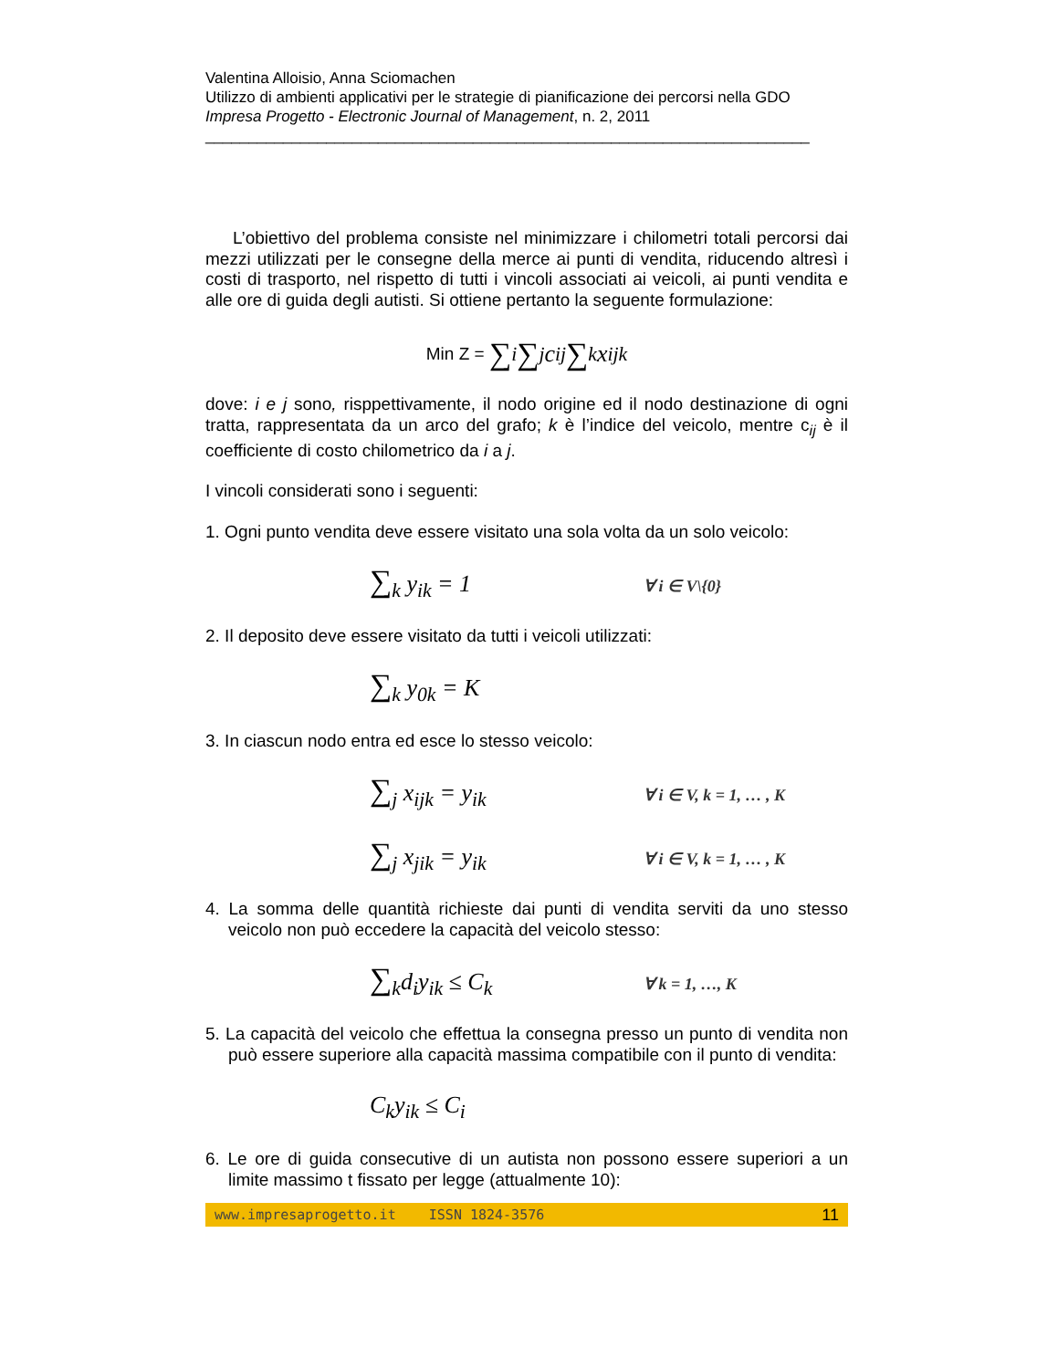Valentina Alloisio, Anna Sciomachen
Utilizzo di ambienti applicativi per le strategie di pianificazione dei percorsi nella GDO
Impresa Progetto - Electronic Journal of Management, n. 2, 2011
______________________________________________________________________
L’obiettivo del problema consiste nel minimizzare i chilometri totali percorsi dai mezzi utilizzati per le consegne della merce ai punti di vendita, riducendo altresì i costi di trasporto, nel rispetto di tutti i vincoli associati ai veicoli, ai punti vendita e alle ore di guida degli autisti. Si ottiene pertanto la seguente formulazione:
Min Z = ∑<sub>i</sub> ∑<sub>j</sub> c<sub>ij</sub> ∑<sub>k</sub> x<sub>ijk</sub>
dove: i e j sono, risppettivamente, il nodo origine ed il nodo destinazione di ogni tratta, rappresentata da un arco del grafo; k è l’indice del veicolo, mentre c<sub>ij</sub> è il coefficiente di costo chilometrico da i a j.
I vincoli considerati sono i seguenti:
1. Ogni punto vendita deve essere visitato una sola volta da un solo veicolo:
∑<sub>k</sub> y<sub>ik</sub> = 1 ∀ i ∈ V\{0}
2. Il deposito deve essere visitato da tutti i veicoli utilizzati:
∑<sub>k</sub> y<sub>0k</sub> = K
3. In ciascun nodo entra ed esce lo stesso veicolo:
∑<sub>j</sub> x<sub>ijk</sub> = y<sub>ik</sub> ∀ i ∈ V, k = 1, … , K
∑<sub>j</sub> x<sub>jik</sub> = y<sub>ik</sub> ∀ i ∈ V, k = 1, … , K
4. La somma delle quantità richieste dai punti di vendita serviti da uno stesso veicolo non può eccedere la capacità del veicolo stesso:
∑<sub>k</sub>d<sub>i</sub>y<sub>ik</sub> ≤ C<sub>k</sub> ∀ k = 1, …, K
5. La capacità del veicolo che effettua la consegna presso un punto di vendita non può essere superiore alla capacità massima compatibile con il punto di vendita:
C<sub>k</sub>y<sub>ik</sub> ≤ C<sub>i</sub>
6. Le ore di guida consecutive di un autista non possono essere superiori a un limite massimo t fissato per legge (attualmente 10):
www.impresaprogetto.it ISSN 1824-3576 11